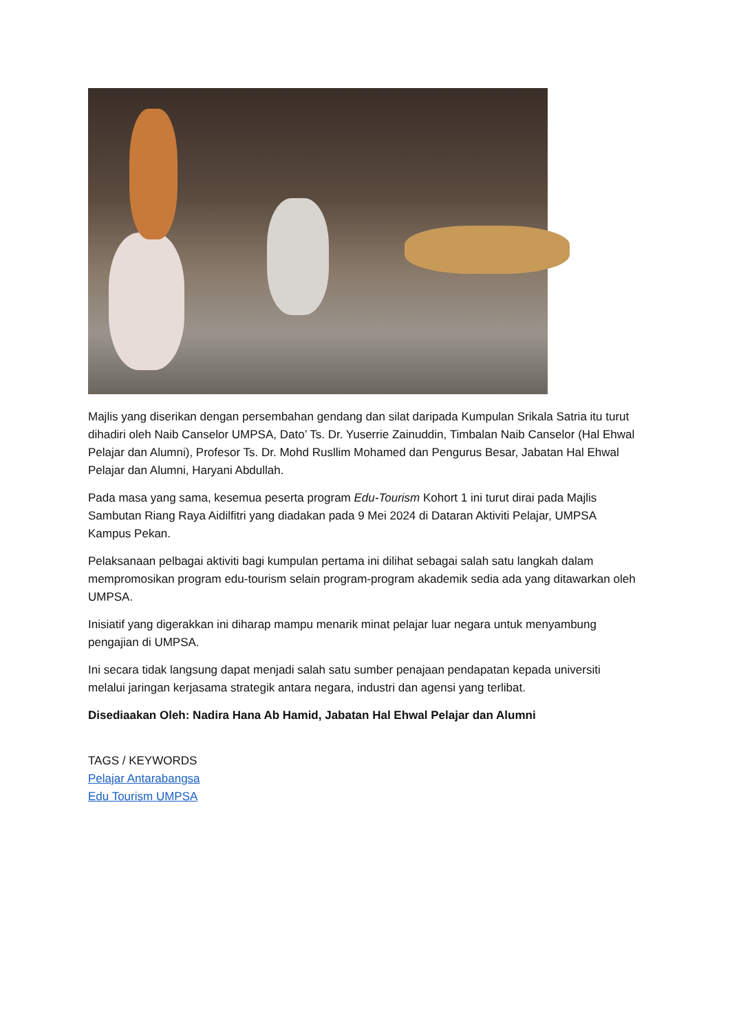Majlis yang diserikan dengan persembahan gendang dan silat daripada Kumpulan Srikala Satria itu turut dihadiri oleh Naib Canselor UMPSA, Dato’ Ts. Dr. Yuserrie Zainuddin, Timbalan Naib Canselor (Hal Ehwal Pelajar dan Alumni), Profesor Ts. Dr. Mohd Rusllim Mohamed dan Pengurus Besar, Jabatan Hal Ehwal Pelajar dan Alumni, Haryani Abdullah.
Pada masa yang sama, kesemua peserta program Edu-Tourism Kohort 1 ini turut dirai pada Majlis Sambutan Riang Raya Aidilfitri yang diadakan pada 9 Mei 2024 di Dataran Aktiviti Pelajar, UMPSA Kampus Pekan.
Pelaksanaan pelbagai aktiviti bagi kumpulan pertama ini dilihat sebagai salah satu langkah dalam mempromosikan program edu-tourism selain program-program akademik sedia ada yang ditawarkan oleh UMPSA.
Inisiatif yang digerakkan ini diharap mampu menarik minat pelajar luar negara untuk menyambung pengajian di UMPSA.
Ini secara tidak langsung dapat menjadi salah satu sumber penajaan pendapatan kepada universiti melalui jaringan kerjasama strategik antara negara, industri dan agensi yang terlibat.
Disediaakan Oleh: Nadira Hana Ab Hamid, Jabatan Hal Ehwal Pelajar dan Alumni
TAGS / KEYWORDS
Pelajar Antarabangsa
Edu Tourism UMPSA